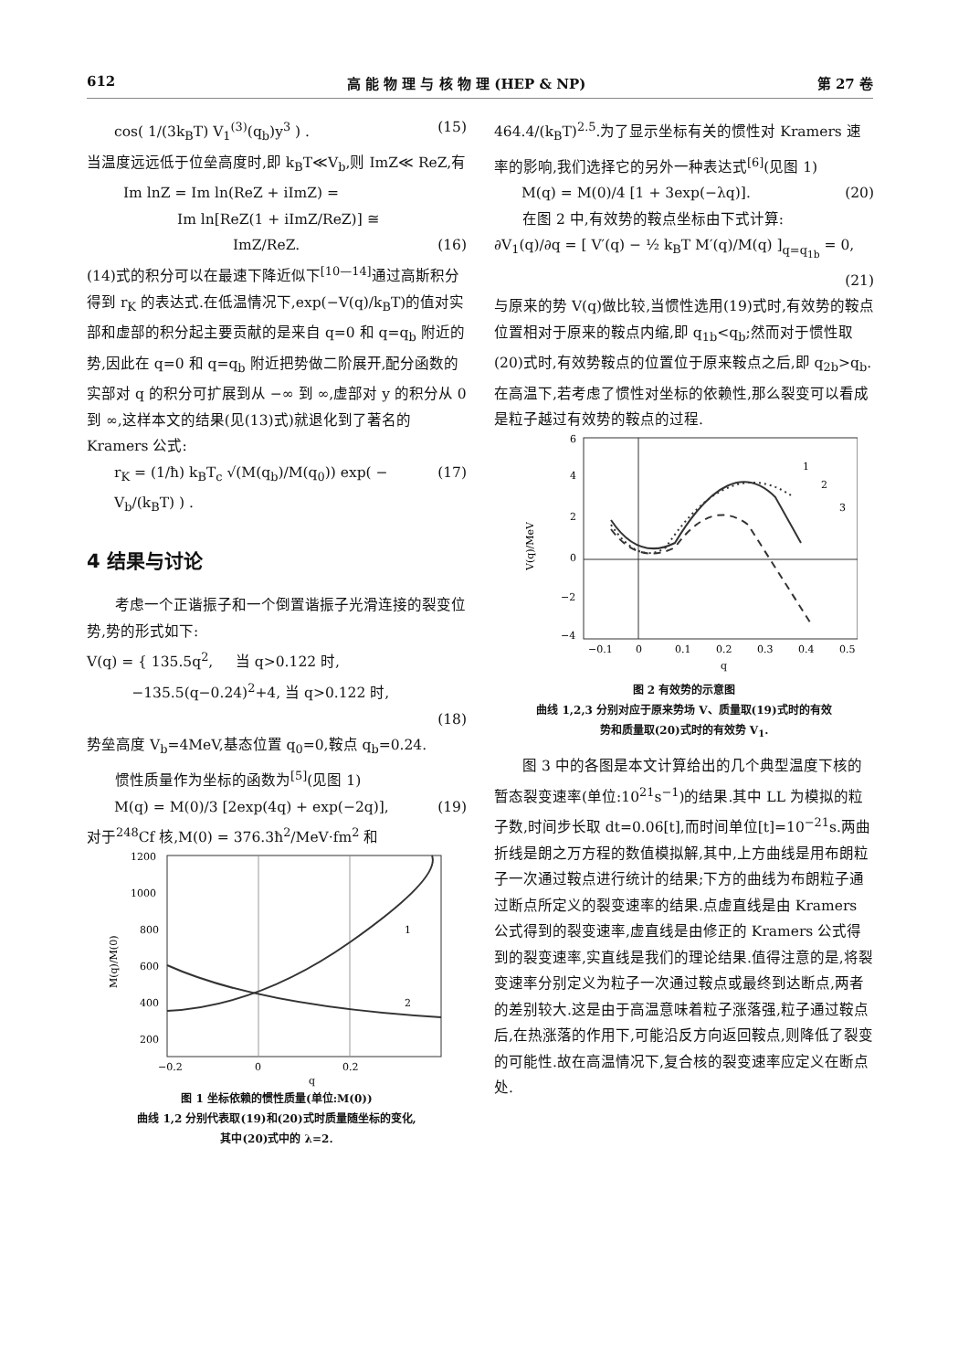612 高 能 物 理 与 核 物 理 (HEP & NP) 第 27 卷
cos( 1/(3k<sub>B</sub>T) V<sub>1</sub><sup>(3)</sup>(q<sub>b</sub>)y<sup>3</sup> ) . (15)
当温度远远低于位垒高度时,即 k<sub>B</sub>T≪V<sub>b</sub>,则 ImZ≪ ReZ,有
Im lnZ = Im ln(ReZ + iImZ) =
Im ln[ReZ(1 + iImZ/ReZ)] ≅
ImZ/ReZ. (16)
(14)式的积分可以在最速下降近似下<sup>[10—14]</sup>通过高斯积分得到 r<sub>K</sub> 的表达式.在低温情况下,exp(−V(q)/k<sub>B</sub>T)的值对实部和虚部的积分起主要贡献的是来自 q=0 和 q=q<sub>b</sub> 附近的势,因此在 q=0 和 q=q<sub>b</sub> 附近把势做二阶展开,配分函数的实部对 q 的积分可扩展到从 −∞ 到 ∞,虚部对 y 的积分从 0 到 ∞,这样本文的结果(见(13)式)就退化到了著名的 Kramers 公式:
r<sub>K</sub> = (1/ħ) k<sub>B</sub>T<sub>c</sub> √(M(q<sub>b</sub>)/M(q<sub>0</sub>)) exp( − V<sub>b</sub>/(k<sub>B</sub>T) ) . (17)
4 结果与讨论
考虑一个正谐振子和一个倒置谐振子光滑连接的裂变位势,势的形式如下:
V(q) = { 135.5q<sup>2</sup>, 当 q>0.122 时,
−135.5(q−0.24)<sup>2</sup>+4, 当 q>0.122 时,
(18)
势垒高度 V<sub>b</sub>=4MeV,基态位置 q<sub>0</sub>=0,鞍点 q<sub>b</sub>=0.24.
惯性质量作为坐标的函数为<sup>[5]</sup>(见图 1)
M(q) = M(0)/3 [2exp(4q) + exp(−2q)], (19)
对于<sup>248</sup>Cf 核,M(0) = 376.3ħ<sup>2</sup>/MeV·fm<sup>2</sup> 和
1200
1000
800
600
400
200
−0.2
0
0.2
q
1
2
M(q)/M(0)
图 1 坐标依赖的惯性质量(单位:M(0))
曲线 1,2 分别代表取(19)和(20)式时质量随坐标的变化,
其中(20)式中的 λ=2.
464.4/(k<sub>B</sub>T)<sup>2.5</sup>.为了显示坐标有关的惯性对 Kramers 速率的影响,我们选择它的另外一种表达式<sup>[6]</sup>(见图 1)
M(q) = M(0)/4 [1 + 3exp(−λq)]. (20)
在图 2 中,有效势的鞍点坐标由下式计算:
∂V<sub>1</sub>(q)/∂q = [ V′(q) − ½ k<sub>B</sub>T M′(q)/M(q) ]<sub>q=q<sub>1b</sub></sub> = 0,
(21)
与原来的势 V(q)做比较,当惯性选用(19)式时,有效势的鞍点位置相对于原来的鞍点内缩,即 q<sub>1b</sub><q<sub>b</sub>;然而对于惯性取(20)式时,有效势鞍点的位置位于原来鞍点之后,即 q<sub>2b</sub>>q<sub>b</sub>.在高温下,若考虑了惯性对坐标的依赖性,那么裂变可以看成是粒子越过有效势的鞍点的过程.
6
4
2
0
−2
−4
−0.1
0
0.1
0.2
0.3
0.4
0.5
q
1
2
3
V(q)/MeV
图 2 有效势的示意图
曲线 1,2,3 分别对应于原来势场 V、质量取(19)式时的有效
势和质量取(20)式时的有效势 V<sub>1</sub>.
图 3 中的各图是本文计算给出的几个典型温度下核的暂态裂变速率(单位:10<sup>21</sup>s<sup>−1</sup>)的结果.其中 LL 为模拟的粒子数,时间步长取 dt=0.06[t],而时间单位[t]=10<sup>−21</sup>s.两曲折线是朗之万方程的数值模拟解,其中,上方曲线是用布朗粒子一次通过鞍点进行统计的结果;下方的曲线为布朗粒子通过断点所定义的裂变速率的结果.点虚直线是由 Kramers 公式得到的裂变速率,虚直线是由修正的 Kramers 公式得到的裂变速率,实直线是我们的理论结果.值得注意的是,将裂变速率分别定义为粒子一次通过鞍点或最终到达断点,两者的差别较大.这是由于高温意味着粒子涨落强,粒子通过鞍点后,在热涨落的作用下,可能沿反方向返回鞍点,则降低了裂变的可能性.故在高温情况下,复合核的裂变速率应定义在断点处.